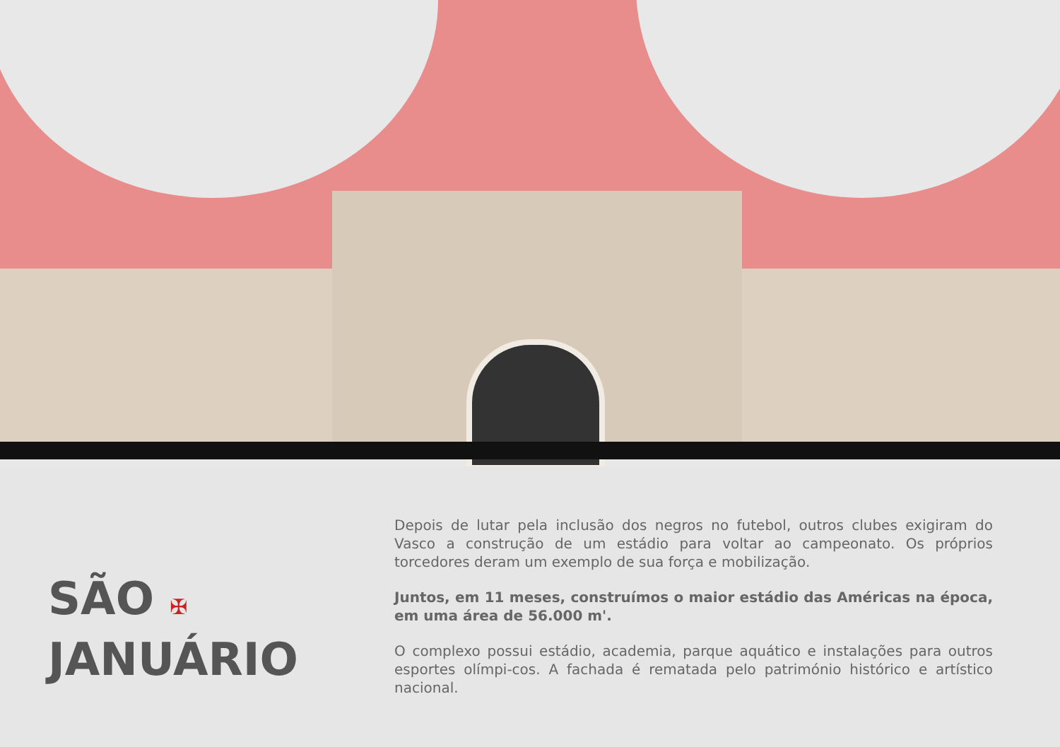SÃO ✠
JANUÁRIO
Depois de lutar pela inclusão dos negros no futebol, outros clubes exigiram do Vasco a construção de um estádio para voltar ao campeonato. Os próprios torcedores deram um exemplo de sua força e mobilização.
Juntos, em 11 meses, construímos o maior estádio das Américas na época, em uma área de 56.000 m'.
O complexo possui estádio, academia, parque aquático e instalações para outros esportes olímpi-cos. A fachada é rematada pelo património histórico e artístico nacional.